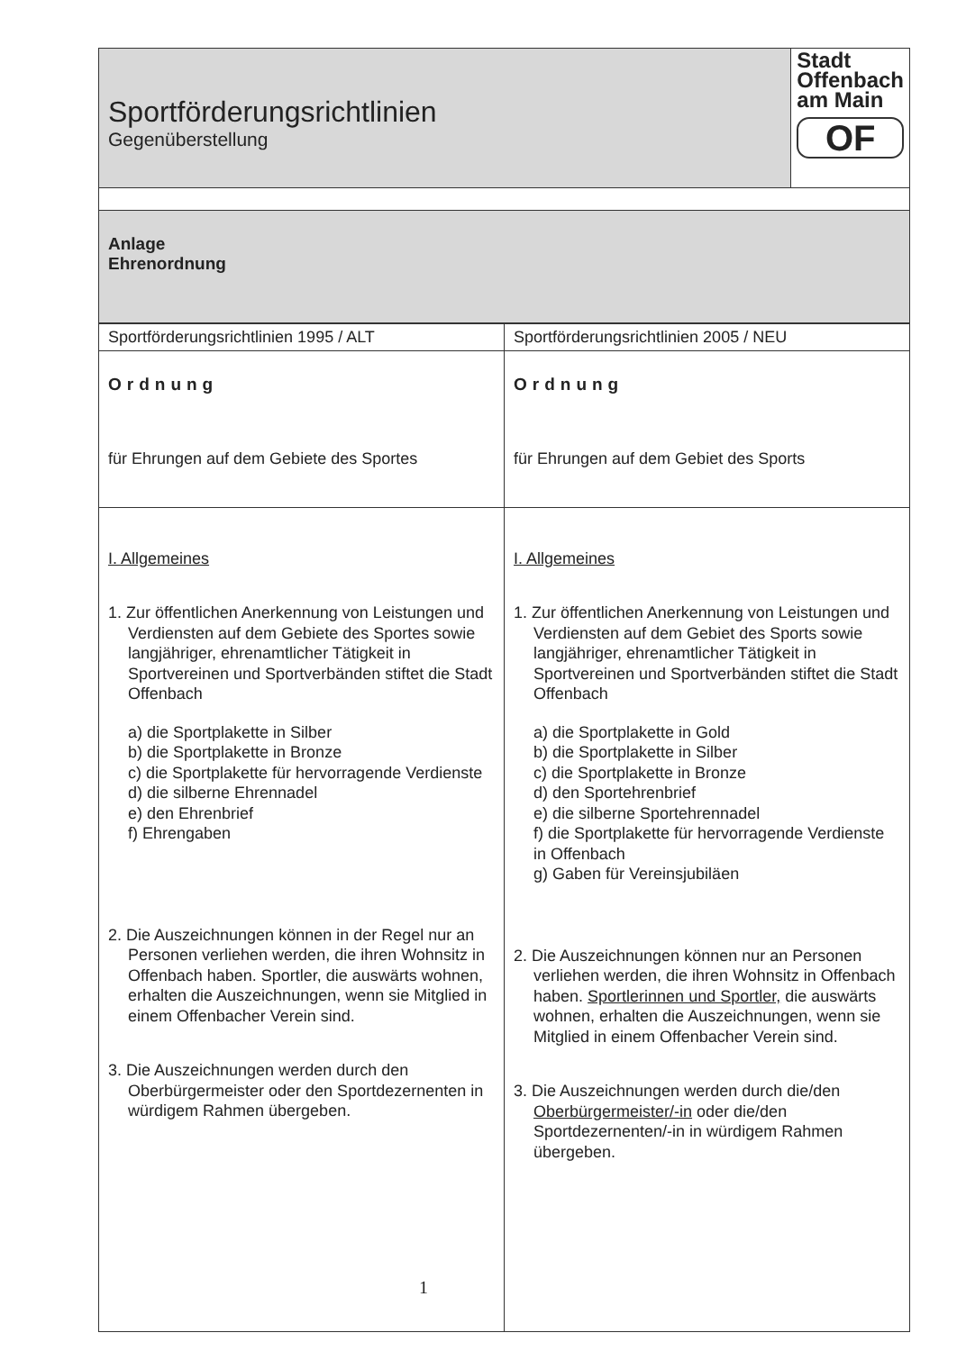| Sportförderungsrichtlinien Gegenüberstellung | Stadt Offenbach am Main OF |
| Anlage Ehrenordnung | |
| Sportförderungsrichtlinien 1995 / ALT | Sportförderungsrichtlinien 2005 / NEU |
| Ordnung für Ehrungen auf dem Gebiete des Sportes | Ordnung für Ehrungen auf dem Gebiet des Sports |
| I. Allgemeines 1. Zur öffentlichen Anerkennung von Leistungen und Verdiensten auf dem Gebiete des Sportes sowie langjähriger, ehrenamtlicher Tätigkeit in Sportvereinen und Sportverbänden stiftet die Stadt Offenbach a) die Sportplakette in Silber b) die Sportplakette in Bronze c) die Sportplakette für hervorragende Verdienste d) die silberne Ehrennadel e) den Ehrenbrief f) Ehrengaben 2. Die Auszeichnungen können in der Regel nur an Personen verliehen werden, die ihren Wohnsitz in Offenbach haben. Sportler, die auswärts wohnen, erhalten die Auszeichnungen, wenn sie Mitglied in einem Offenbacher Verein sind. 3. Die Auszeichnungen werden durch den Oberbürgermeister oder den Sportdezernenten in würdigem Rahmen übergeben. | I. Allgemeines 1. Zur öffentlichen Anerkennung von Leistungen und Verdiensten auf dem Gebiet des Sports sowie langjähriger, ehrenamtlicher Tätigkeit in Sportvereinen und Sportverbänden stiftet die Stadt Offenbach a) die Sportplakette in Gold b) die Sportplakette in Silber c) die Sportplakette in Bronze d) den Sportehrenbrief e) die silberne Sportehrennadel f) die Sportplakette für hervorragende Verdienste in Offenbach g) Gaben für Vereinsjubiläen 2. Die Auszeichnungen können nur an Personen verliehen werden, die ihren Wohnsitz in Offenbach haben. Sportlerinnen und Sportler, die auswärts wohnen, erhalten die Auszeichnungen, wenn sie Mitglied in einem Offenbacher Verein sind. 3. Die Auszeichnungen werden durch die/den Oberbürgermeister/-in oder die/den Sportdezernenten/-in in würdigem Rahmen übergeben. |
1